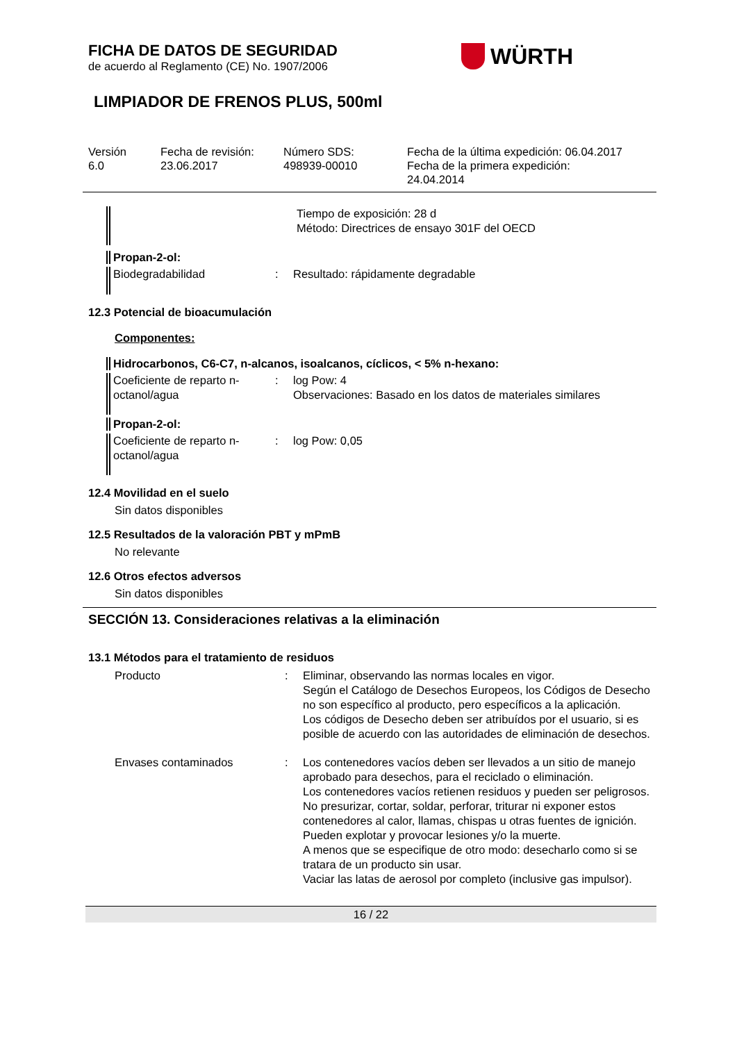FICHA DE DATOS DE SEGURIDAD
de acuerdo al Reglamento (CE) No. 1907/2006
WÜRTH
LIMPIADOR DE FRENOS PLUS, 500ml
Versión
6.0
Fecha de revisión:
23.06.2017
Número SDS:
498939-00010
Fecha de la última expedición: 06.04.2017
Fecha de la primera expedición:
24.04.2014
Tiempo de exposición: 28 d
Método: Directrices de ensayo 301F del OECD
Propan-2-ol:
Biodegradabilidad
: Resultado: rápidamente degradable
12.3 Potencial de bioacumulación
Componentes:
Hidrocarbonos, C6-C7, n-alcanos, isoalcanos, cíclicos, < 5% n-hexano:
Coeficiente de reparto n-octanol/agua
: log Pow: 4
Observaciones: Basado en los datos de materiales similares
Propan-2-ol:
Coeficiente de reparto n-octanol/agua
: log Pow: 0,05
12.4 Movilidad en el suelo
Sin datos disponibles
12.5 Resultados de la valoración PBT y mPmB
No relevante
12.6 Otros efectos adversos
Sin datos disponibles
SECCIÓN 13. Consideraciones relativas a la eliminación
13.1 Métodos para el tratamiento de residuos
Producto : Eliminar, observando las normas locales en vigor.
Según el Catálogo de Desechos Europeos, los Códigos de Desecho no son específico al producto, pero específicos a la aplicación.
Los códigos de Desecho deben ser atribuídos por el usuario, si es posible de acuerdo con las autoridades de eliminación de desechos.
Envases contaminados : Los contenedores vacíos deben ser llevados a un sitio de manejo aprobado para desechos, para el reciclado o eliminación.
Los contenedores vacíos retienen residuos y pueden ser peligrosos.
No presurizar, cortar, soldar, perforar, triturar ni exponer estos contenedores al calor, llamas, chispas u otras fuentes de ignición. Pueden explotar y provocar lesiones y/o la muerte.
A menos que se especifique de otro modo: desecharlo como si se tratara de un producto sin usar.
Vaciar las latas de aerosol por completo (inclusive gas impulsor).
16 / 22